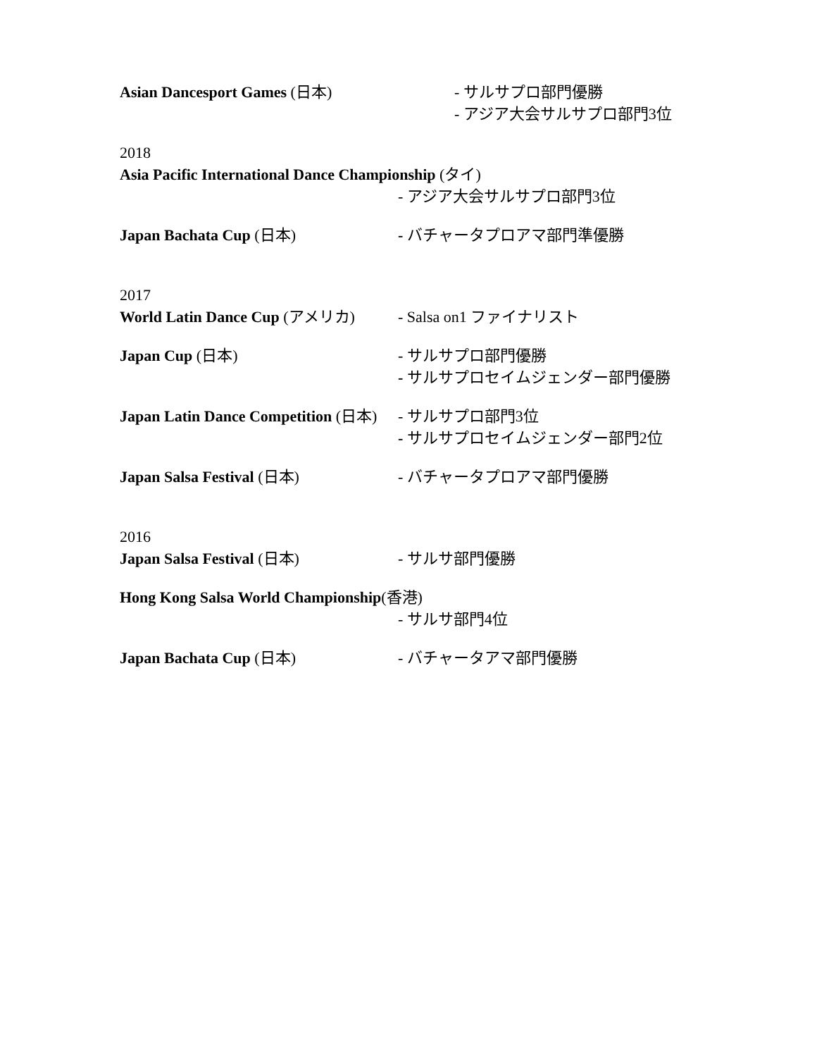Asian Dancesport Games (日本) - サルサプロ部門優勝
- アジア大会サルサプロ部門3位
2018
Asia Pacific International Dance Championship (タイ)
- アジア大会サルサプロ部門3位
Japan Bachata Cup (日本) - バチャータプロアマ部門準優勝
2017
World Latin Dance Cup (アメリカ)
- Salsa on1 ファイナリスト
Japan Cup (日本) - サルサプロ部門優勝
- サルサプロセイムジェンダー部門優勝
Japan Latin Dance Competition (日本)
- サルサプロ部門3位
- サルサプロセイムジェンダー部門2位
Japan Salsa Festival (日本) - バチャータプロアマ部門優勝
2016
Japan Salsa Festival (日本) - サルサ部門優勝
Hong Kong Salsa World Championship(香港)
- サルサ部門4位
Japan Bachata Cup (日本) - バチャータアマ部門優勝